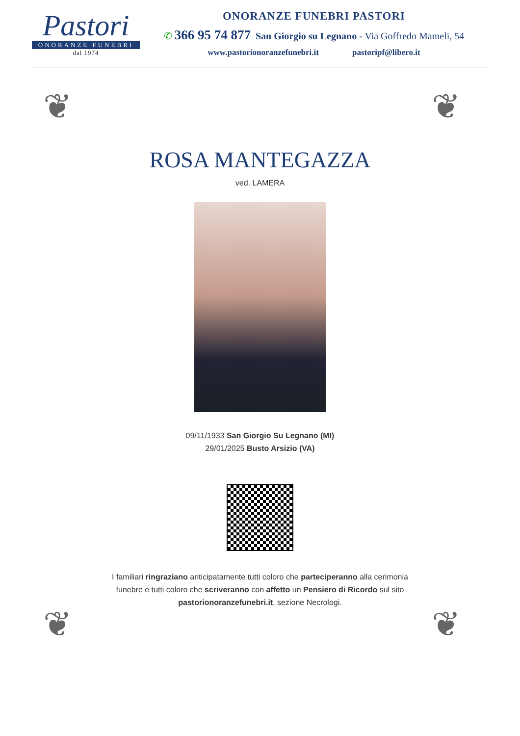Pastori
ONORANZE FUNEBRI
dal 1974
ONORANZE FUNEBRI PASTORI
✆ 366 95 74 877 San Giorgio su Legnano - Via Goffredo Mameli, 54
www.pastorionoranzefunebri.it pastoripf@libero.it
❦ ❦
❦ ❦
ROSA MANTEGAZZA
ved. LAMERA
09/11/1933 San Giorgio Su Legnano (MI)
29/01/2025 Busto Arsizio (VA)
I familiari ringraziano anticipatamente tutti coloro che parteciperanno alla cerimonia funebre e tutti coloro che scriveranno con affetto un Pensiero di Ricordo sul sito pastorionoranzefunebri.it, sezione Necrologi.